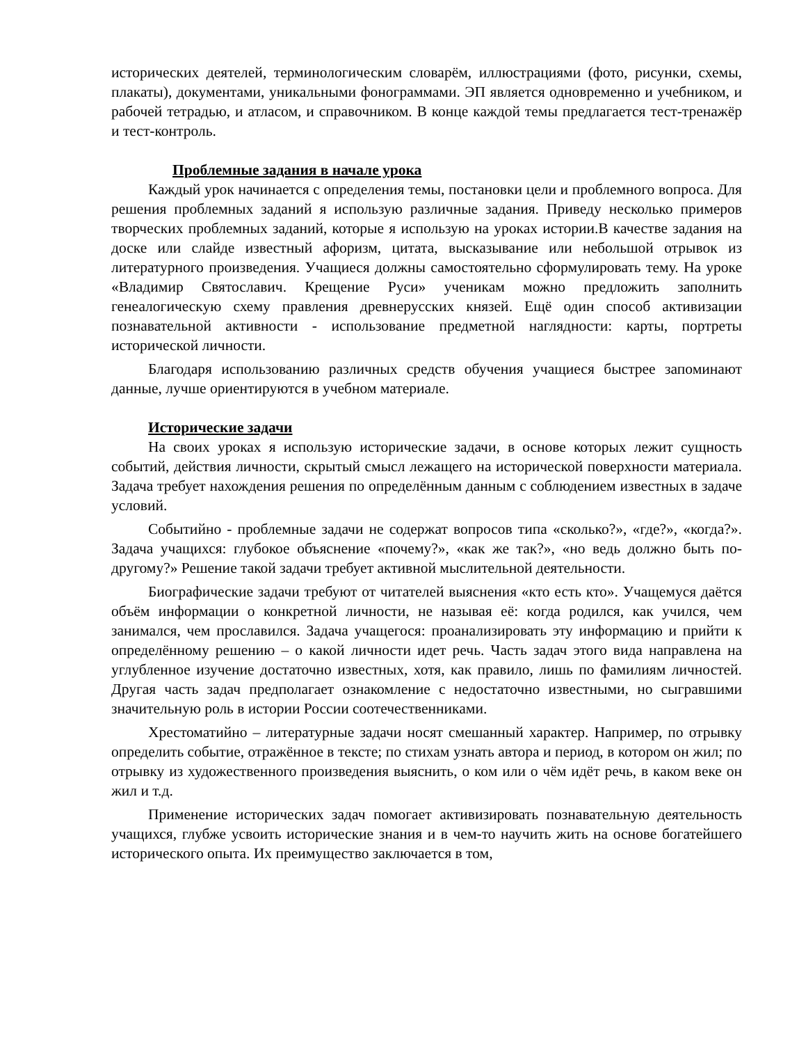исторических деятелей, терминологическим словарём, иллюстрациями (фото, рисунки, схемы, плакаты), документами, уникальными фонограммами. ЭП является одновременно и учебником, и рабочей тетрадью, и атласом, и справочником. В конце каждой темы предлагается тест-тренажёр и тест-контроль.
Проблемные задания в начале урока
Каждый урок начинается с определения темы, постановки цели и проблемного вопроса. Для решения проблемных заданий я использую различные задания. Приведу несколько примеров творческих проблемных заданий, которые я использую на уроках истории.В качестве задания на доске или слайде известный афоризм, цитата, высказывание или небольшой отрывок из литературного произведения. Учащиеся должны самостоятельно сформулировать тему. На уроке «Владимир Святославич. Крещение Руси» ученикам можно предложить заполнить генеалогическую схему правления древнерусских князей. Ещё один способ активизации познавательной активности - использование предметной наглядности: карты, портреты исторической личности.
Благодаря использованию различных средств обучения учащиеся быстрее запоминают данные, лучше ориентируются в учебном материале.
Исторические задачи
На своих уроках я использую исторические задачи, в основе которых лежит сущность событий, действия личности, скрытый смысл лежащего на исторической поверхности материала. Задача требует нахождения решения по определённым данным с соблюдением известных в задаче условий.
Событийно - проблемные задачи не содержат вопросов типа «сколько?», «где?», «когда?». Задача учащихся: глубокое объяснение «почему?», «как же так?», «но ведь должно быть по-другому?» Решение такой задачи требует активной мыслительной деятельности.
Биографические задачи требуют от читателей выяснения «кто есть кто». Учащемуся даётся объём информации о конкретной личности, не называя её: когда родился, как учился, чем занимался, чем прославился. Задача учащегося: проанализировать эту информацию и прийти к определённому решению – о какой личности идет речь. Часть задач этого вида направлена на углубленное изучение достаточно известных, хотя, как правило, лишь по фамилиям личностей. Другая часть задач предполагает ознакомление с недостаточно известными, но сыгравшими значительную роль в истории России соотечественниками.
Хрестоматийно – литературные задачи носят смешанный характер. Например, по отрывку определить событие, отражённое в тексте; по стихам узнать автора и период, в котором он жил; по отрывку из художественного произведения выяснить, о ком или о чём идёт речь, в каком веке он жил и т.д.
Применение исторических задач помогает активизировать познавательную деятельность учащихся, глубже усвоить исторические знания и в чем-то научить жить на основе богатейшего исторического опыта. Их преимущество заключается в том,